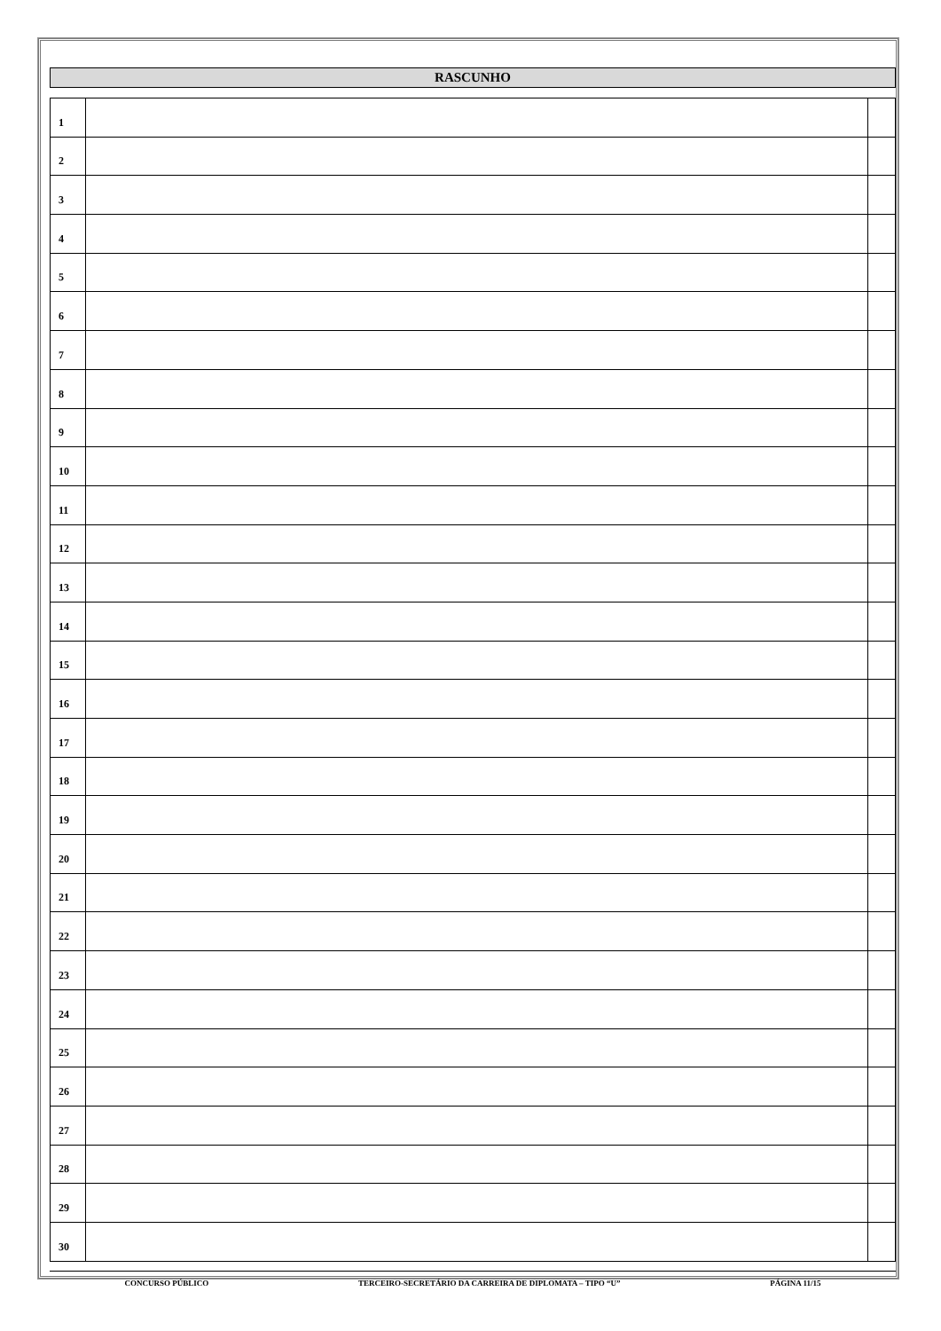RASCUNHO
| 1 | | |
| 2 | | |
| 3 | | |
| 4 | | |
| 5 | | |
| 6 | | |
| 7 | | |
| 8 | | |
| 9 | | |
| 10 | | |
| 11 | | |
| 12 | | |
| 13 | | |
| 14 | | |
| 15 | | |
| 16 | | |
| 17 | | |
| 18 | | |
| 19 | | |
| 20 | | |
| 21 | | |
| 22 | | |
| 23 | | |
| 24 | | |
| 25 | | |
| 26 | | |
| 27 | | |
| 28 | | |
| 29 | | |
| 30 | | |
CONCURSO PÚBLICO TERCEIRO-SECRETÁRIO DA CARREIRA DE DIPLOMATA – TIPO “U” PÁGINA 11/15